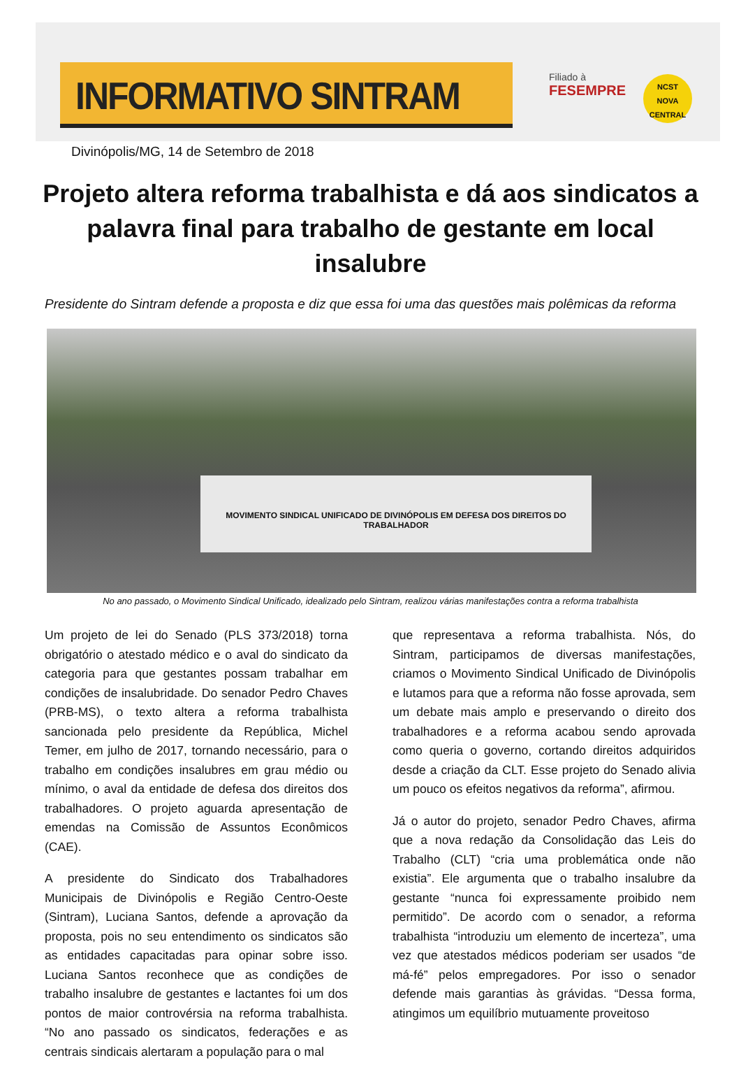INFORMATIVO SINTRAM
Filiado à
FESEMPRE
NCST
NOVA CENTRAL
Divinópolis/MG, 14 de Setembro de 2018
Projeto altera reforma trabalhista e dá aos sindicatos a palavra final para trabalho de gestante em local insalubre
Presidente do Sintram defende a proposta e diz que essa foi uma das questões mais polêmicas da reforma
MOVIMENTO SINDICAL UNIFICADO DE DIVINÓPOLIS EM DEFESA DOS DIREITOS DO TRABALHADOR
No ano passado, o Movimento Sindical Unificado, idealizado pelo Sintram, realizou várias manifestações contra a reforma trabalhista
Um projeto de lei do Senado (PLS 373/2018) torna obrigatório o atestado médico e o aval do sindicato da categoria para que gestantes possam trabalhar em condições de insalubridade. Do senador Pedro Chaves (PRB-MS), o texto altera a reforma trabalhista sancionada pelo presidente da República, Michel Temer, em julho de 2017, tornando necessário, para o trabalho em condições insalubres em grau médio ou mínimo, o aval da entidade de defesa dos direitos dos trabalhadores. O projeto aguarda apresentação de emendas na Comissão de Assuntos Econômicos (CAE).
A presidente do Sindicato dos Trabalhadores Municipais de Divinópolis e Região Centro-Oeste (Sintram), Luciana Santos, defende a aprovação da proposta, pois no seu entendimento os sindicatos são as entidades capacitadas para opinar sobre isso. Luciana Santos reconhece que as condições de trabalho insalubre de gestantes e lactantes foi um dos pontos de maior controvérsia na reforma trabalhista. “No ano passado os sindicatos, federações e as centrais sindicais alertaram a população para o mal
que representava a reforma trabalhista. Nós, do Sintram, participamos de diversas manifestações, criamos o Movimento Sindical Unificado de Divinópolis e lutamos para que a reforma não fosse aprovada, sem um debate mais amplo e preservando o direito dos trabalhadores e a reforma acabou sendo aprovada como queria o governo, cortando direitos adquiridos desde a criação da CLT. Esse projeto do Senado alivia um pouco os efeitos negativos da reforma”, afirmou.
Já o autor do projeto, senador Pedro Chaves, afirma que a nova redação da Consolidação das Leis do Trabalho (CLT) “cria uma problemática onde não existia”. Ele argumenta que o trabalho insalubre da gestante “nunca foi expressamente proibido nem permitido”. De acordo com o senador, a reforma trabalhista “introduziu um elemento de incerteza”, uma vez que atestados médicos poderiam ser usados “de má-fé” pelos empregadores. Por isso o senador defende mais garantias às grávidas. “Dessa forma, atingimos um equilíbrio mutuamente proveitoso